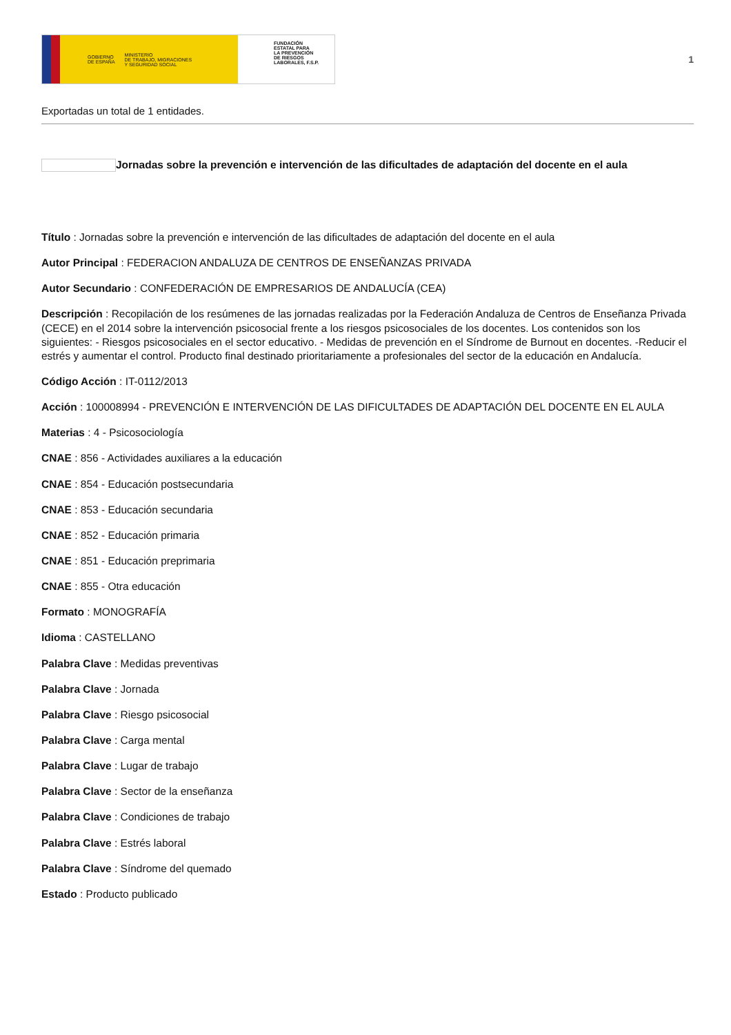GOBIERNO
DE ESPAÑA MINISTERIO
DE TRABAJO, MIGRACIONES
Y SEGURIDAD SOCIAL
FUNDACIÓN
ESTATAL PARA
LA PREVENCIÓN
DE RIESGOS
LABORALES, F.S.P.
1
Exportadas un total de 1 entidades.
Jornadas sobre la prevención e intervención de las dificultades de adaptación del docente en el aula
Título : Jornadas sobre la prevención e intervención de las dificultades de adaptación del docente en el aula
Autor Principal : FEDERACION ANDALUZA DE CENTROS DE ENSEÑANZAS PRIVADA
Autor Secundario : CONFEDERACIÓN DE EMPRESARIOS DE ANDALUCÍA (CEA)
Descripción : Recopilación de los resúmenes de las jornadas realizadas por la Federación Andaluza de Centros de Enseñanza Privada (CECE) en el 2014 sobre la intervención psicosocial frente a los riesgos psicosociales de los docentes. Los contenidos son los siguientes: - Riesgos psicosociales en el sector educativo. - Medidas de prevención en el Síndrome de Burnout en docentes. -Reducir el estrés y aumentar el control. Producto final destinado prioritariamente a profesionales del sector de la educación en Andalucía.
Código Acción : IT-0112/2013
Acción : 100008994 - PREVENCIÓN E INTERVENCIÓN DE LAS DIFICULTADES DE ADAPTACIÓN DEL DOCENTE EN EL AULA
Materias : 4 - Psicosociología
CNAE : 856 - Actividades auxiliares a la educación
CNAE : 854 - Educación postsecundaria
CNAE : 853 - Educación secundaria
CNAE : 852 - Educación primaria
CNAE : 851 - Educación preprimaria
CNAE : 855 - Otra educación
Formato : MONOGRAFÍA
Idioma : CASTELLANO
Palabra Clave : Medidas preventivas
Palabra Clave : Jornada
Palabra Clave : Riesgo psicosocial
Palabra Clave : Carga mental
Palabra Clave : Lugar de trabajo
Palabra Clave : Sector de la enseñanza
Palabra Clave : Condiciones de trabajo
Palabra Clave : Estrés laboral
Palabra Clave : Síndrome del quemado
Estado : Producto publicado